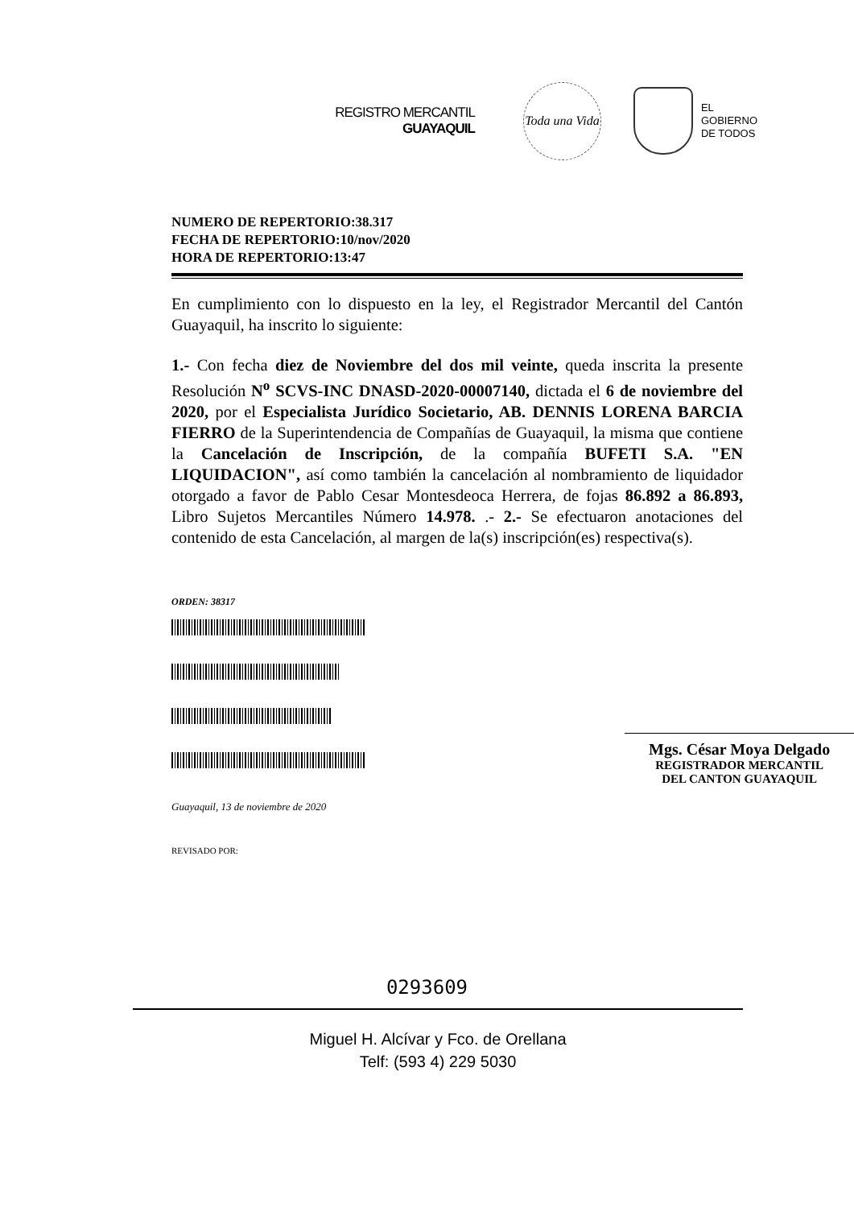REGISTRO MERCANTIL
GUAYAQUIL
Toda una Vida
EL
GOBIERNO
DE TODOS
NUMERO DE REPERTORIO:38.317
FECHA DE REPERTORIO:10/nov/2020
HORA DE REPERTORIO:13:47
En cumplimiento con lo dispuesto en la ley, el Registrador Mercantil del Cantón Guayaquil, ha inscrito lo siguiente:
1.- Con fecha diez de Noviembre del dos mil veinte, queda inscrita la presente Resolución N<sup>o</sup> SCVS-INC DNASD-2020-00007140, dictada el 6 de noviembre del 2020, por el Especialista Jurídico Societario, AB. DENNIS LORENA BARCIA FIERRO de la Superintendencia de Compañías de Guayaquil, la misma que contiene la Cancelación de Inscripción, de la compañía BUFETI S.A. "EN LIQUIDACION", así como también la cancelación al nombramiento de liquidador otorgado a favor de Pablo Cesar Montesdeoca Herrera, de fojas 86.892 a 86.893, Libro Sujetos Mercantiles Número 14.978. .- 2.- Se efectuaron anotaciones del contenido de esta Cancelación, al margen de la(s) inscripción(es) respectiva(s).
ORDEN: 38317
Guayaquil, 13 de noviembre de 2020
REVISADO POR:
Mgs. César Moya Delgado
REGISTRADOR MERCANTIL
DEL CANTON GUAYAQUIL
0293609
Miguel H. Alcívar y Fco. de Orellana
Telf: (593 4) 229 5030